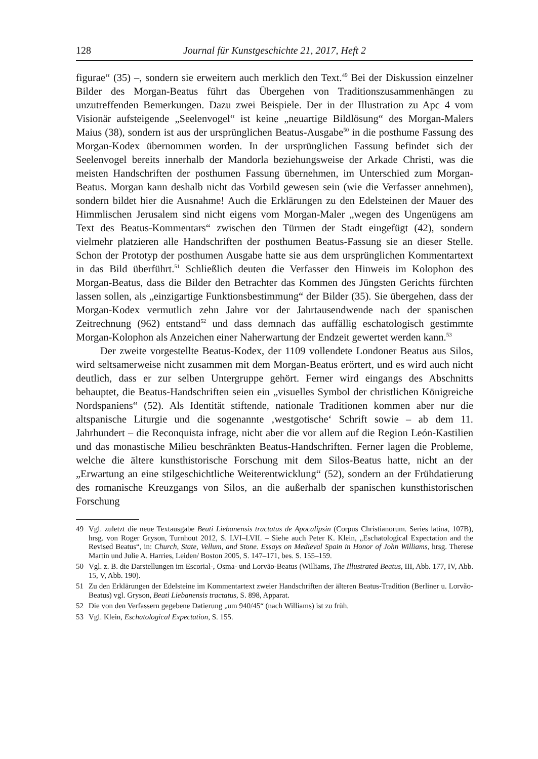128 Journal für Kunstgeschichte 21, 2017, Heft 2
figurae“ (35) –, sondern sie erweitern auch merklich den Text.<sup>49</sup> Bei der Diskussion einzelner Bilder des Morgan-Beatus führt das Übergehen von Traditionszusammenhängen zu unzutreffenden Bemerkungen. Dazu zwei Beispiele. Der in der Illustration zu Apc 4 vom Visionär aufsteigende „Seelenvogel“ ist keine „neuartige Bildlösung“ des Morgan-Malers Maius (38), sondern ist aus der ursprünglichen Beatus-Ausgabe<sup>50</sup> in die posthume Fassung des Morgan-Kodex übernommen worden. In der ursprünglichen Fassung befindet sich der Seelenvogel bereits innerhalb der Mandorla beziehungsweise der Arkade Christi, was die meisten Handschriften der posthumen Fassung übernehmen, im Unterschied zum Morgan-Beatus. Morgan kann deshalb nicht das Vorbild gewesen sein (wie die Verfasser annehmen), sondern bildet hier die Ausnahme! Auch die Erklärungen zu den Edelsteinen der Mauer des Himmlischen Jerusalem sind nicht eigens vom Morgan-Maler „wegen des Ungenügens am Text des Beatus-Kommentars“ zwischen den Türmen der Stadt eingefügt (42), sondern vielmehr platzieren alle Handschriften der posthumen Beatus-Fassung sie an dieser Stelle. Schon der Prototyp der posthumen Ausgabe hatte sie aus dem ursprünglichen Kommentartext in das Bild überführt.<sup>51</sup> Schließlich deuten die Verfasser den Hinweis im Kolophon des Morgan-Beatus, dass die Bilder den Betrachter das Kommen des Jüngsten Gerichts fürchten lassen sollen, als „einzigartige Funktionsbestimmung“ der Bilder (35). Sie übergehen, dass der Morgan-Kodex vermutlich zehn Jahre vor der Jahrtausendwende nach der spanischen Zeitrechnung (962) entstand<sup>52</sup> und dass demnach das auffällig eschatologisch gestimmte Morgan-Kolophon als Anzeichen einer Naherwartung der Endzeit gewertet werden kann.<sup>53</sup>
Der zweite vorgestellte Beatus-Kodex, der 1109 vollendete Londoner Beatus aus Silos, wird seltsamerweise nicht zusammen mit dem Morgan-Beatus erörtert, und es wird auch nicht deutlich, dass er zur selben Untergruppe gehört. Ferner wird eingangs des Abschnitts behauptet, die Beatus-Handschriften seien ein „visuelles Symbol der christlichen Königreiche Nordspaniens“ (52). Als Identität stiftende, nationale Traditionen kommen aber nur die altspanische Liturgie und die sogenannte ‚westgotische‘ Schrift sowie – ab dem 11. Jahrhundert – die Reconquista infrage, nicht aber die vor allem auf die Region León-Kastilien und das monastische Milieu beschränkten Beatus-Handschriften. Ferner lagen die Probleme, welche die ältere kunsthistorische Forschung mit dem Silos-Beatus hatte, nicht an der „Erwartung an eine stilgeschichtliche Weiterentwicklung“ (52), sondern an der Frühdatierung des romanische Kreuzgangs von Silos, an die außerhalb der spanischen kunsthistorischen Forschung
49 Vgl. zuletzt die neue Textausgabe Beati Liebanensis tractatus de Apocalipsin (Corpus Christianorum. Series latina, 107B), hrsg. von Roger Gryson, Turnhout 2012, S. LVI–LVII. – Siehe auch Peter K. Klein, „Eschatological Expectation and the Revised Beatus“, in: Church, State, Vellum, and Stone. Essays on Medieval Spain in Honor of John Williams, hrsg. Therese Martin und Julie A. Harries, Leiden/ Boston 2005, S. 147–171, bes. S. 155–159.
50 Vgl. z. B. die Darstellungen im Escorial-, Osma- und Lorvão-Beatus (Williams, The Illustrated Beatus, III, Abb. 177, IV, Abb. 15, V, Abb. 190).
51 Zu den Erklärungen der Edelsteine im Kommentartext zweier Handschriften der älteren Beatus-Tradition (Berliner u. Lorvão-Beatus) vgl. Gryson, Beati Liebanensis tractatus, S. 898, Apparat.
52 Die von den Verfassern gegebene Datierung „um 940/45“ (nach Williams) ist zu früh.
53 Vgl. Klein, Eschatological Expectation, S. 155.